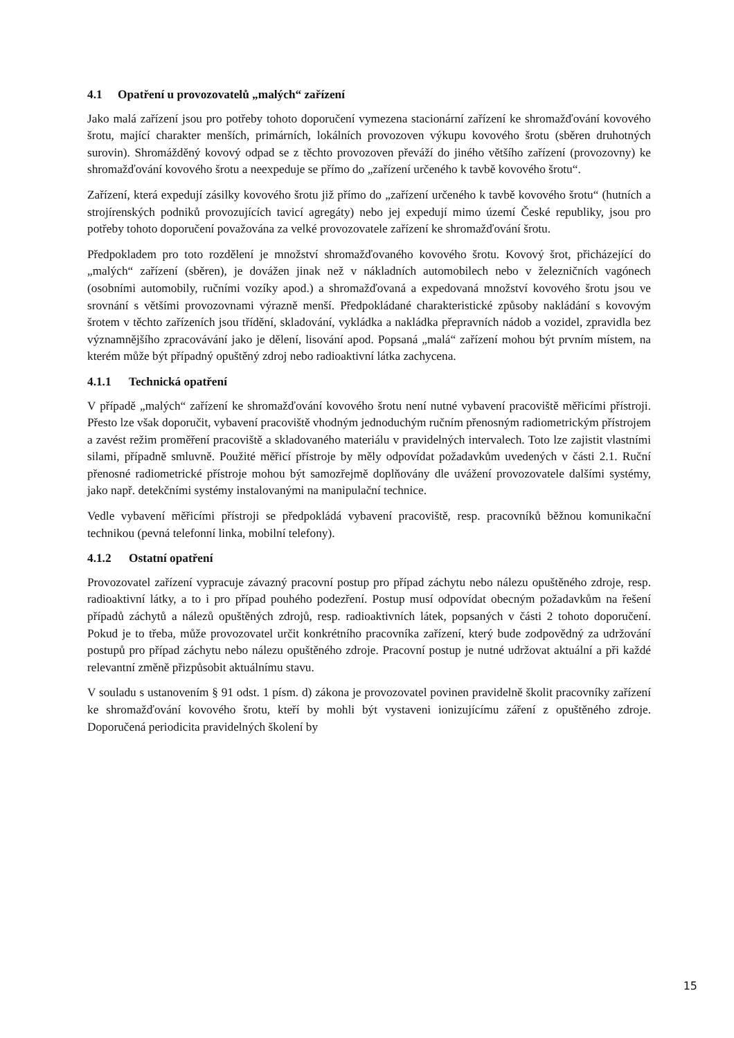4.1 Opatření u provozovatelů „malých“ zařízení
Jako malá zařízení jsou pro potřeby tohoto doporučení vymezena stacionární zařízení ke shromažďování kovového šrotu, mající charakter menších, primárních, lokálních provozoven výkupu kovového šrotu (sběren druhotných surovin). Shromážděný kovový odpad se z těchto provozoven převáží do jiného většího zařízení (provozovny) ke shromažďování kovového šrotu a neexpeduje se přímo do „zařízení určeného k tavbě kovového šrotu“.
Zařízení, která expedují zásilky kovového šrotu již přímo do „zařízení určeného k tavbě kovového šrotu“ (hutních a strojírenských podniků provozujících tavicí agregáty) nebo jej expedují mimo území České republiky, jsou pro potřeby tohoto doporučení považována za velké provozovatele zařízení ke shromažďování šrotu.
Předpokladem pro toto rozdělení je množství shromažďovaného kovového šrotu. Kovový šrot, přicházející do „malých“ zařízení (sběren), je dovážen jinak než v nákladních automobilech nebo v železničních vagónech (osobními automobily, ručními vozíky apod.) a shromažďovaná a expedovaná množství kovového šrotu jsou ve srovnání s většími provozovnami výrazně menší. Předpokládané charakteristické způsoby nakládání s kovovým šrotem v těchto zařízeních jsou třídění, skladování, vykládka a nakládka přepravních nádob a vozidel, zpravidla bez významnějšího zpracovávání jako je dělení, lisování apod. Popsaná „malá“ zařízení mohou být prvním místem, na kterém může být případný opuštěný zdroj nebo radioaktivní látka zachycena.
4.1.1 Technická opatření
V případě „malých“ zařízení ke shromažďování kovového šrotu není nutné vybavení pracoviště měřicími přístroji. Přesto lze však doporučit, vybavení pracoviště vhodným jednoduchým ručním přenosným radiometrickým přístrojem a zavést režim proměření pracoviště a skladovaného materiálu v pravidelných intervalech. Toto lze zajistit vlastními silami, případně smluvně. Použité měřicí přístroje by měly odpovídat požadavkům uvedených v části 2.1. Ruční přenosné radiometrické přístroje mohou být samozřejmě doplňovány dle uvážení provozovatele dalšími systémy, jako např. detekčními systémy instalovanými na manipulační technice.
Vedle vybavení měřicími přístroji se předpokládá vybavení pracoviště, resp. pracovníků běžnou komunikační technikou (pevná telefonní linka, mobilní telefony).
4.1.2 Ostatní opatření
Provozovatel zařízení vypracuje závazný pracovní postup pro případ záchytu nebo nálezu opuštěného zdroje, resp. radioaktivní látky, a to i pro případ pouhého podezření. Postup musí odpovídat obecným požadavkům na řešení případů záchytů a nálezů opuštěných zdrojů, resp. radioaktivních látek, popsaných v části 2 tohoto doporučení. Pokud je to třeba, může provozovatel určit konkrétního pracovníka zařízení, který bude zodpovědný za udržování postupů pro případ záchytu nebo nálezu opuštěného zdroje. Pracovní postup je nutné udržovat aktuální a při každé relevantní změně přizpůsobit aktuálnímu stavu.
V souladu s ustanovením § 91 odst. 1 písm. d) zákona je provozovatel povinen pravidelně školit pracovníky zařízení ke shromažďování kovového šrotu, kteří by mohli být vystaveni ionizujícímu záření z opuštěného zdroje. Doporučená periodicita pravidelných školení by
15